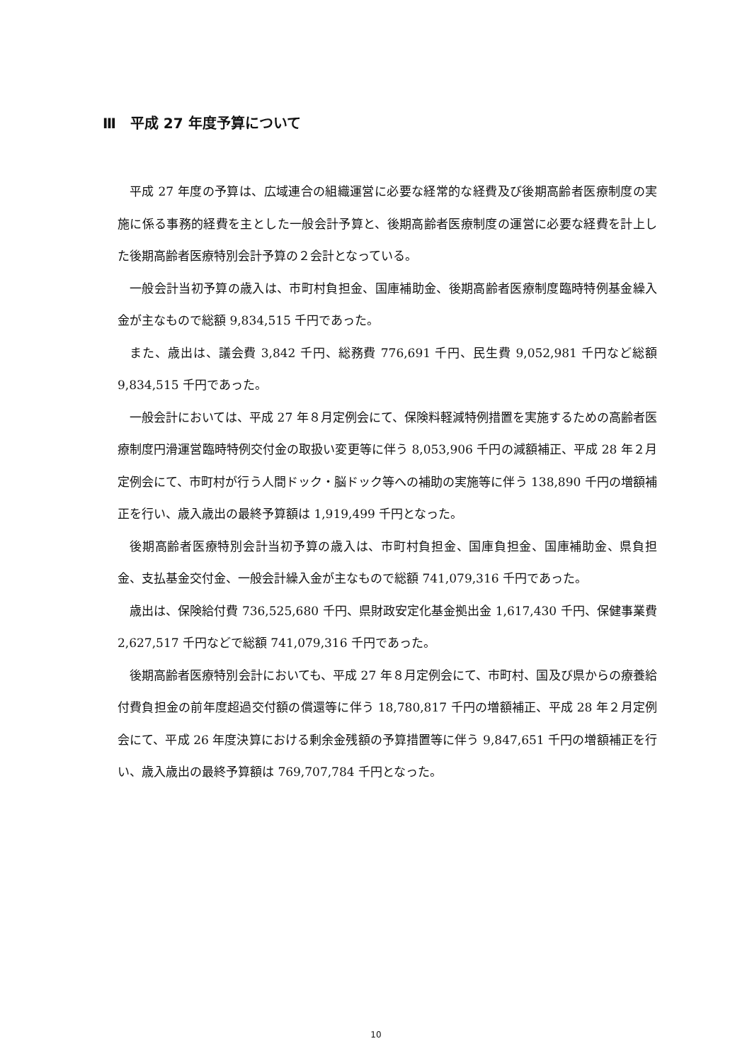Ⅲ　平成 27 年度予算について
平成 27 年度の予算は、広域連合の組織運営に必要な経常的な経費及び後期高齢者医療制度の実施に係る事務的経費を主とした一般会計予算と、後期高齢者医療制度の運営に必要な経費を計上した後期高齢者医療特別会計予算の２会計となっている。
一般会計当初予算の歳入は、市町村負担金、国庫補助金、後期高齢者医療制度臨時特例基金繰入金が主なもので総額 9,834,515 千円であった。
また、歳出は、議会費 3,842 千円、総務費 776,691 千円、民生費 9,052,981 千円など総額 9,834,515 千円であった。
一般会計においては、平成 27 年８月定例会にて、保険料軽減特例措置を実施するための高齢者医療制度円滑運営臨時特例交付金の取扱い変更等に伴う 8,053,906 千円の減額補正、平成 28 年２月定例会にて、市町村が行う人間ドック・脳ドック等への補助の実施等に伴う 138,890 千円の増額補正を行い、歳入歳出の最終予算額は 1,919,499 千円となった。
後期高齢者医療特別会計当初予算の歳入は、市町村負担金、国庫負担金、国庫補助金、県負担金、支払基金交付金、一般会計繰入金が主なもので総額 741,079,316 千円であった。
歳出は、保険給付費 736,525,680 千円、県財政安定化基金拠出金 1,617,430 千円、保健事業費 2,627,517 千円などで総額 741,079,316 千円であった。
後期高齢者医療特別会計においても、平成 27 年８月定例会にて、市町村、国及び県からの療養給付費負担金の前年度超過交付額の償還等に伴う 18,780,817 千円の増額補正、平成 28 年２月定例会にて、平成 26 年度決算における剰余金残額の予算措置等に伴う 9,847,651 千円の増額補正を行い、歳入歳出の最終予算額は 769,707,784 千円となった。
10